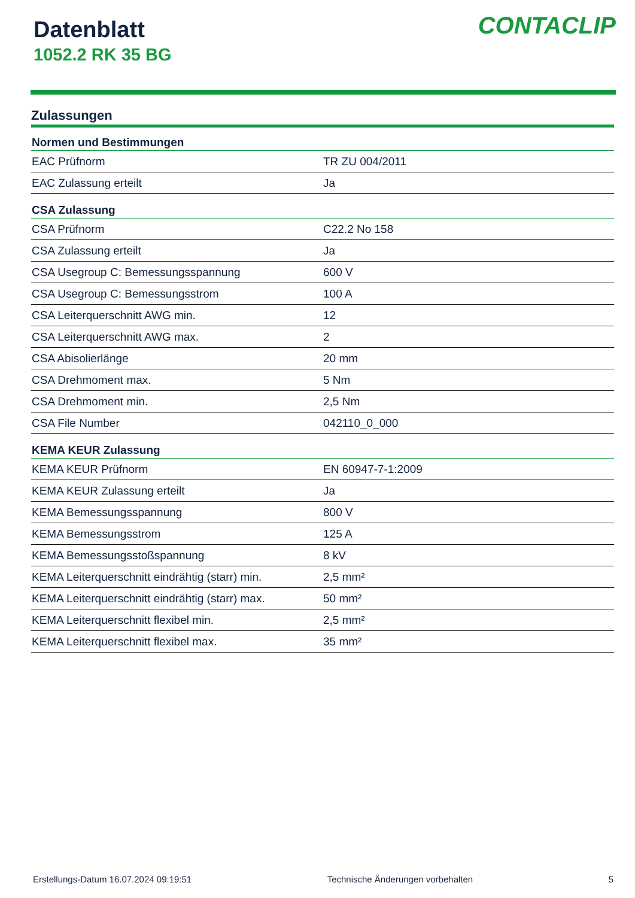Datenblatt
1052.2 RK 35 BG
CONTACLIP
Zulassungen
| Normen und Bestimmungen | |
| --- | --- |
| EAC Prüfnorm | TR ZU 004/2011 |
| EAC Zulassung erteilt | Ja |
| CSA Zulassung | |
| CSA Prüfnorm | C22.2 No 158 |
| CSA Zulassung erteilt | Ja |
| CSA Usegroup C: Bemessungsspannung | 600 V |
| CSA Usegroup C: Bemessungsstrom | 100 A |
| CSA Leiterquerschnitt AWG min. | 12 |
| CSA Leiterquerschnitt AWG max. | 2 |
| CSA Abisolierlänge | 20 mm |
| CSA Drehmoment max. | 5 Nm |
| CSA Drehmoment min. | 2,5 Nm |
| CSA File Number | 042110_0_000 |
| KEMA KEUR Zulassung | |
| KEMA KEUR Prüfnorm | EN 60947-7-1:2009 |
| KEMA KEUR Zulassung erteilt | Ja |
| KEMA Bemessungsspannung | 800 V |
| KEMA Bemessungsstrom | 125 A |
| KEMA Bemessungsstoßspannung | 8 kV |
| KEMA Leiterquerschnitt eindrähtig (starr) min. | 2,5 mm² |
| KEMA Leiterquerschnitt eindrähtig (starr) max. | 50 mm² |
| KEMA Leiterquerschnitt flexibel min. | 2,5 mm² |
| KEMA Leiterquerschnitt flexibel max. | 35 mm² |
Erstellungs-Datum 16.07.2024 09:19:51 Technische Änderungen vorbehalten 5